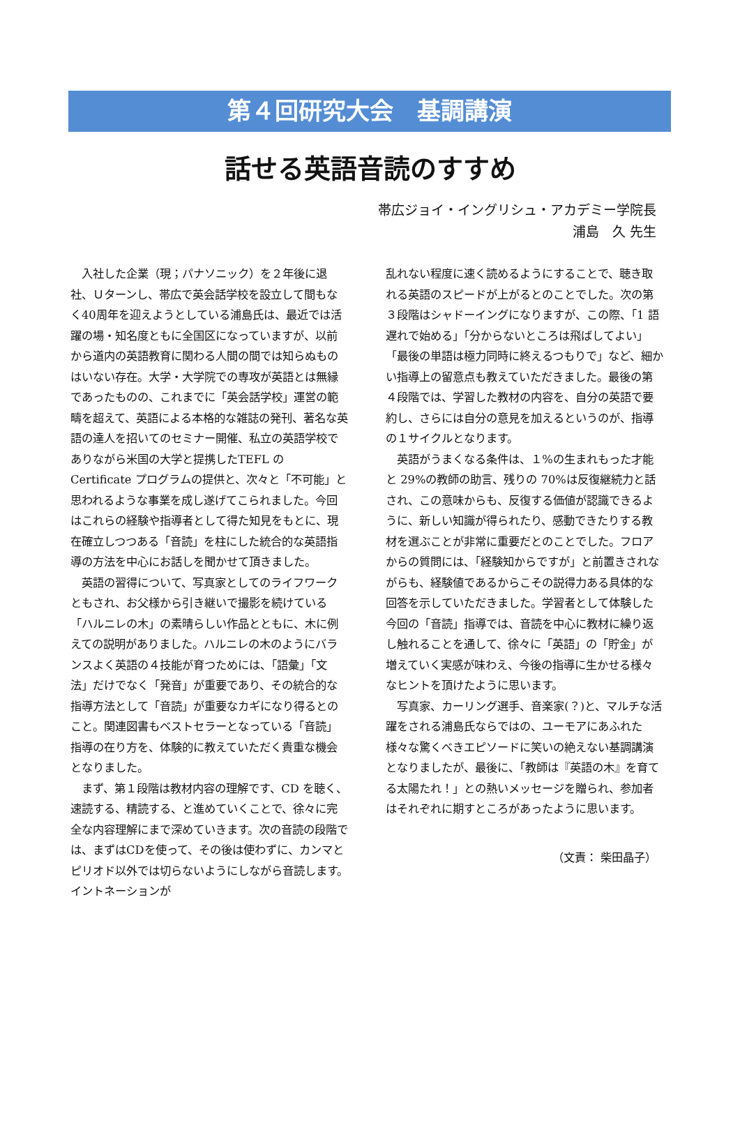第４回研究大会　基調講演
話せる英語音読のすすめ
帯広ジョイ・イングリシュ・アカデミー学院長
浦島　久 先生
入社した企業（現；パナソニック）を２年後に退社、Ｕターンし、帯広で英会話学校を設立して間もなく40周年を迎えようとしている浦島氏は、最近では活躍の場・知名度ともに全国区になっていますが、以前から道内の英語教育に関わる人間の間では知らぬものはいない存在。大学・大学院での専攻が英語とは無縁であったものの、これまでに「英会話学校」運営の範疇を超えて、英語による本格的な雑誌の発刊、著名な英語の達人を招いてのセミナー開催、私立の英語学校でありながら米国の大学と提携したTEFL の Certificate プログラムの提供と、次々と「不可能」と思われるような事業を成し遂げてこられました。今回はこれらの経験や指導者として得た知見をもとに、現在確立しつつある「音読」を柱にした統合的な英語指導の方法を中心にお話しを聞かせて頂きました。
英語の習得について、写真家としてのライフワークともされ、お父様から引き継いで撮影を続けている「ハルニレの木」の素晴らしい作品とともに、木に例えての説明がありました。ハルニレの木のようにバランスよく英語の４技能が育つためには、「語彙」「文法」だけでなく「発音」が重要であり、その統合的な指導方法として「音読」が重要なカギになり得るとのこと。関連図書もベストセラーとなっている「音読」指導の在り方を、体験的に教えていただく貴重な機会となりました。
まず、第１段階は教材内容の理解です、CD を聴く、速読する、精読する、と進めていくことで、徐々に完全な内容理解にまで深めていきます。次の音読の段階では、まずはCDを使って、その後は使わずに、カンマとピリオド以外では切らないようにしながら音読します。イントネーションが
乱れない程度に速く読めるようにすることで、聴き取れる英語のスピードが上がるとのことでした。次の第３段階はシャドーイングになりますが、この際、「1 語遅れで始める」「分からないところは飛ばしてよい」「最後の単語は極力同時に終えるつもりで」など、細かい指導上の留意点も教えていただきました。最後の第４段階では、学習した教材の内容を、自分の英語で要約し、さらには自分の意見を加えるというのが、指導の１サイクルとなります。
英語がうまくなる条件は、１%の生まれもった才能と 29%の教師の助言、残りの 70%は反復継続力と話され、この意味からも、反復する価値が認識できるように、新しい知識が得られたり、感動できたりする教材を選ぶことが非常に重要だとのことでした。フロアからの質問には、「経験知からですが」と前置きされながらも、経験値であるからこその説得力ある具体的な回答を示していただきました。学習者として体験した今回の「音読」指導では、音読を中心に教材に繰り返し触れることを通して、徐々に「英語」の「貯金」が増えていく実感が味わえ、今後の指導に生かせる様々なヒントを頂けたように思います。
写真家、カーリング選手、音楽家(？)と、マルチな活躍をされる浦島氏ならではの、ユーモアにあふれた様々な驚くべきエピソードに笑いの絶えない基調講演となりましたが、最後に、「教師は『英語の木』を育てる太陽たれ！」との熱いメッセージを贈られ、参加者はそれぞれに期すところがあったように思います。
（文責： 柴田晶子）